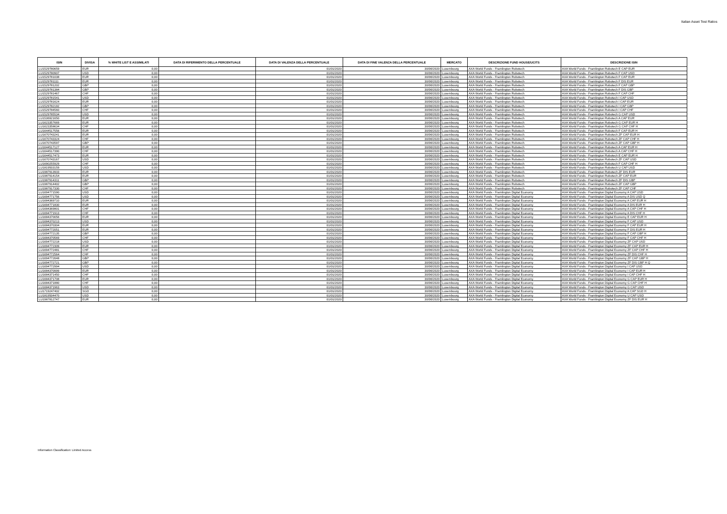Italian Asset Test Ratios
| ISIN | DIVISA | % WHITE LIST E ASSIMILATI | DATA DI RIFERIMENTO DELLA PERCENTUALE | DATA DI VALENZA DELLA PERCENTUALE | DATA DI FINE VALENZA DELLA PERCENTUALE | MERCATO | DESCRIZIONE FUND HOUSE/UCITS | DESCRIZIONE ISIN |
| --- | --- | --- | --- | --- | --- | --- | --- | --- |
| LU1529780659 | EUR | 0,00 | | 01/01/2020 | 30/06/2020 | Luxembourg | AXA World Funds - Framlington Robotech | AXA World Funds - Framlington Robotech E CAP EUR |
| LU1529780907 | USD | 0,00 | | 01/01/2020 | 30/06/2020 | Luxembourg | AXA World Funds - Framlington Robotech | AXA World Funds - Framlington Robotech F CAP USD |
| LU1529781038 | EUR | 0,00 | | 01/01/2020 | 30/06/2020 | Luxembourg | AXA World Funds - Framlington Robotech | AXA World Funds - Framlington Robotech F CAP EUR |
| LU1529781111 | EUR | 0,00 | | 01/01/2020 | 30/06/2020 | Luxembourg | AXA World Funds - Framlington Robotech | AXA World Funds - Framlington Robotech F DIS EUR |
| LU1529781202 | GBP | 0,00 | | 01/01/2020 | 30/06/2020 | Luxembourg | AXA World Funds - Framlington Robotech | AXA World Funds - Framlington Robotech F CAP GBP |
| LU1529781384 | GBP | 0,00 | | 01/01/2020 | 30/06/2020 | Luxembourg | AXA World Funds - Framlington Robotech | AXA World Funds - Framlington Robotech F DIS GBP |
| LU1529781467 | CHF | 0,00 | | 01/01/2020 | 30/06/2020 | Luxembourg | AXA World Funds - Framlington Robotech | AXA World Funds - Framlington Robotech F CAP CHF |
| LU1529781541 | USD | 0,00 | | 01/01/2020 | 30/06/2020 | Luxembourg | AXA World Funds - Framlington Robotech | AXA World Funds - Framlington Robotech I CAP USD |
| LU1529781624 | EUR | 0,00 | | 01/01/2020 | 30/06/2020 | Luxembourg | AXA World Funds - Framlington Robotech | AXA World Funds - Framlington Robotech I CAP EUR |
| LU1529782192 | GBP | 0,00 | | 01/01/2020 | 30/06/2020 | Luxembourg | AXA World Funds - Framlington Robotech | AXA World Funds - Framlington Robotech I CAP GBP |
| LU1529784560 | CHF | 0,00 | | 01/01/2020 | 30/06/2020 | Luxembourg | AXA World Funds - Framlington Robotech | AXA World Funds - Framlington Robotech I CAP CHF |
| LU1529785534 | USD | 0,00 | | 01/01/2020 | 30/06/2020 | Luxembourg | AXA World Funds - Framlington Robotech | AXA World Funds - Framlington Robotech G CAP USD |
| LU1536921650 | EUR | 0,00 | | 01/01/2020 | 30/06/2020 | Luxembourg | AXA World Funds - Framlington Robotech | AXA World Funds - Framlington Robotech A CAP EUR |
| LU1623357669 | EUR | 0,00 | | 01/01/2020 | 30/06/2020 | Luxembourg | AXA World Funds - Framlington Robotech | AXA World Funds - Framlington Robotech G CAP EUR H |
| LU1623358634 | CHF | 0,00 | | 01/01/2020 | 30/06/2020 | Luxembourg | AXA World Funds - Framlington Robotech | AXA World Funds - Framlington Robotech G CAP CHF H |
| LU1644517556 | EUR | 0,00 | | 01/01/2020 | 30/06/2020 | Luxembourg | AXA World Funds - Framlington Robotech | AXA World Funds - Framlington Robotech F CAP EUR H |
| LU1670743241 | EUR | 0,00 | | 01/01/2020 | 30/06/2020 | Luxembourg | AXA World Funds - Framlington Robotech | AXA World Funds - Framlington Robotech ZF CAP EUR H |
| LU1670743324 | CHF | 0,00 | | 01/01/2020 | 30/06/2020 | Luxembourg | AXA World Funds - Framlington Robotech | AXA World Funds - Framlington Robotech ZF CAP CHF H |
| LU1670743597 | GBP | 0,00 | | 01/01/2020 | 30/06/2020 | Luxembourg | AXA World Funds - Framlington Robotech | AXA World Funds - Framlington Robotech ZF CAP GBP H |
| LU1644517127 | EUR | 0,00 | | 01/01/2020 | 30/06/2020 | Luxembourg | AXA World Funds - Framlington Robotech | AXA World Funds - Framlington Robotech A CAP EUR H |
| LU1644517390 | CHF | 0,00 | | 01/01/2020 | 30/06/2020 | Luxembourg | AXA World Funds - Framlington Robotech | AXA World Funds - Framlington Robotech A CAP CHF H |
| LU1644517473 | EUR | 0,00 | | 01/01/2020 | 30/06/2020 | Luxembourg | AXA World Funds - Framlington Robotech | AXA World Funds - Framlington Robotech E CAP EUR H |
| LU1670743167 | USD | 0,00 | | 01/01/2020 | 30/06/2020 | Luxembourg | AXA World Funds - Framlington Robotech | AXA World Funds - Framlington Robotech ZF CAP USD |
| LU1690255929 | CHF | 0,00 | | 01/01/2020 | 30/06/2020 | Luxembourg | AXA World Funds - Framlington Robotech | AXA World Funds - Framlington Robotech F CAP CHF H |
| LU1819503159 | USD | 0,00 | | 01/01/2020 | 30/06/2020 | Luxembourg | AXA World Funds - Framlington Robotech | AXA World Funds - Framlington Robotech U CAP USD |
| LU1987913933 | EUR | 0,00 | | 01/01/2020 | 30/06/2020 | Luxembourg | AXA World Funds - Framlington Robotech | AXA World Funds - Framlington Robotech ZF DIS EUR |
| LU1987914154 | EUR | 0,00 | | 01/01/2020 | 30/06/2020 | Luxembourg | AXA World Funds - Framlington Robotech | AXA World Funds - Framlington Robotech ZF CAP EUR |
| LU1987914311 | GBP | 0,00 | | 01/01/2020 | 30/06/2020 | Luxembourg | AXA World Funds - Framlington Robotech | AXA World Funds - Framlington Robotech ZF DIS GBP |
| LU1987914402 | GBP | 0,00 | | 01/01/2020 | 30/06/2020 | Luxembourg | AXA World Funds - Framlington Robotech | AXA World Funds - Framlington Robotech ZF CAP GBP |
| LU1987917330 | CHF | 0,00 | | 01/01/2020 | 30/06/2020 | Luxembourg | AXA World Funds - Framlington Robotech | AXA World Funds - Framlington Robotech ZF CAP CHF |
| LU1694771590 | USD | 0,00 | | 01/01/2020 | 30/06/2020 | Luxembourg | AXA World Funds - Framlington Digital Economy | AXA World Funds - Framlington Digital Economy A CAP USD |
| LU1694771756 | USD | 0,00 | | 01/01/2020 | 30/06/2020 | Luxembourg | AXA World Funds - Framlington Digital Economy | AXA World Funds - Framlington Digital Economy A DIS USD Q |
| LU1684369710 | EUR | 0,00 | | 01/01/2020 | 30/06/2020 | Luxembourg | AXA World Funds - Framlington Digital Economy | AXA World Funds - Framlington Digital Economy A CAP EUR H |
| LU1694771830 | EUR | 0,00 | | 01/01/2020 | 30/06/2020 | Luxembourg | AXA World Funds - Framlington Digital Economy | AXA World Funds - Framlington Digital Economy A DIS EUR H |
| LU1684369801 | CHF | 0,00 | | 01/01/2020 | 30/06/2020 | Luxembourg | AXA World Funds - Framlington Digital Economy | AXA World Funds - Framlington Digital Economy A CAP CHF H |
| LU1694771913 | CHF | 0,00 | | 01/01/2020 | 30/06/2020 | Luxembourg | AXA World Funds - Framlington Digital Economy | AXA World Funds - Framlington Digital Economy A DIS CHF H |
| LU1684370056 | EUR | 0,00 | | 01/01/2020 | 30/06/2020 | Luxembourg | AXA World Funds - Framlington Digital Economy | AXA World Funds - Framlington Digital Economy E CAP EUR H |
| LU1684370213 | USD | 0,00 | | 01/01/2020 | 30/06/2020 | Luxembourg | AXA World Funds - Framlington Digital Economy | AXA World Funds - Framlington Digital Economy F CAP USD |
| LU1684370304 | EUR | 0,00 | | 01/01/2020 | 30/06/2020 | Luxembourg | AXA World Funds - Framlington Digital Economy | AXA World Funds - Framlington Digital Economy F CAP EUR H |
| LU1694772051 | EUR | 0,00 | | 01/01/2020 | 30/06/2020 | Luxembourg | AXA World Funds - Framlington Digital Economy | AXA World Funds - Framlington Digital Economy F DIS EUR H |
| LU1694772135 | GBP | 0,00 | | 01/01/2020 | 30/06/2020 | Luxembourg | AXA World Funds - Framlington Digital Economy | AXA World Funds - Framlington Digital Economy F CAP GBP H |
| LU1684370569 | CHF | 0,00 | | 01/01/2020 | 30/06/2020 | Luxembourg | AXA World Funds - Framlington Digital Economy | AXA World Funds - Framlington Digital Economy F CAP CHF H |
| LU1694772218 | USD | 0,00 | | 01/01/2020 | 30/06/2020 | Luxembourg | AXA World Funds - Framlington Digital Economy | AXA World Funds - Framlington Digital Economy ZF CAP USD |
| LU1694772309 | EUR | 0,00 | | 01/01/2020 | 30/06/2020 | Luxembourg | AXA World Funds - Framlington Digital Economy | AXA World Funds - Framlington Digital Economy ZF CAP EUR H |
| LU1694772481 | CHF | 0,00 | | 01/01/2020 | 30/06/2020 | Luxembourg | AXA World Funds - Framlington Digital Economy | AXA World Funds - Framlington Digital Economy ZF CAP CHF H |
| LU1694772564 | CHF | 0,00 | | 01/01/2020 | 30/06/2020 | Luxembourg | AXA World Funds - Framlington Digital Economy | AXA World Funds - Framlington Digital Economy ZF DIS CHF H |
| LU1694772648 | GBP | 0,00 | | 01/01/2020 | 30/06/2020 | Luxembourg | AXA World Funds - Framlington Digital Economy | AXA World Funds - Framlington Digital Economy ZF CAP GBP H |
| LU1694772721 | GBP | 0,00 | | 01/01/2020 | 30/06/2020 | Luxembourg | AXA World Funds - Framlington Digital Economy | AXA World Funds - Framlington Digital Economy ZF DIS GBP H Q |
| LU1694772994 | USD | 0,00 | | 01/01/2020 | 30/06/2020 | Luxembourg | AXA World Funds - Framlington Digital Economy | AXA World Funds - Framlington Digital Economy I CAP USD |
| LU1684370999 | EUR | 0,00 | | 01/01/2020 | 30/06/2020 | Luxembourg | AXA World Funds - Framlington Digital Economy | AXA World Funds - Framlington Digital Economy I CAP EUR H |
| LU1684371450 | CHF | 0,00 | | 01/01/2020 | 30/06/2020 | Luxembourg | AXA World Funds - Framlington Digital Economy | AXA World Funds - Framlington Digital Economy I CAP CHF H |
| LU1684371708 | EUR | 0,00 | | 01/01/2020 | 30/06/2020 | Luxembourg | AXA World Funds - Framlington Digital Economy | AXA World Funds - Framlington Digital Economy G CAP EUR H |
| LU1684371880 | CHF | 0,00 | | 01/01/2020 | 30/06/2020 | Luxembourg | AXA World Funds - Framlington Digital Economy | AXA World Funds - Framlington Digital Economy G CAP CHF H |
| LU1684371963 | USD | 0,00 | | 01/01/2020 | 30/06/2020 | Luxembourg | AXA World Funds - Framlington Digital Economy | AXA World Funds - Framlington Digital Economy G CAP USD |
| LU1719247402 | SGD | 0,00 | | 01/01/2020 | 30/06/2020 | Luxembourg | AXA World Funds - Framlington Digital Economy | AXA World Funds - Framlington Digital Economy A CAP SGD H |
| LU1819504470 | USD | 0,00 | | 01/01/2020 | 30/06/2020 | Luxembourg | AXA World Funds - Framlington Digital Economy | AXA World Funds - Framlington Digital Economy U CAP USD |
| LU1987812747 | EUR | 0,00 | | 01/01/2020 | 30/06/2020 | Luxembourg | AXA World Funds - Framlington Digital Economy | AXA World Funds - Framlington Digital Economy ZF DIS EUR H |
Information Classification: Limited Access